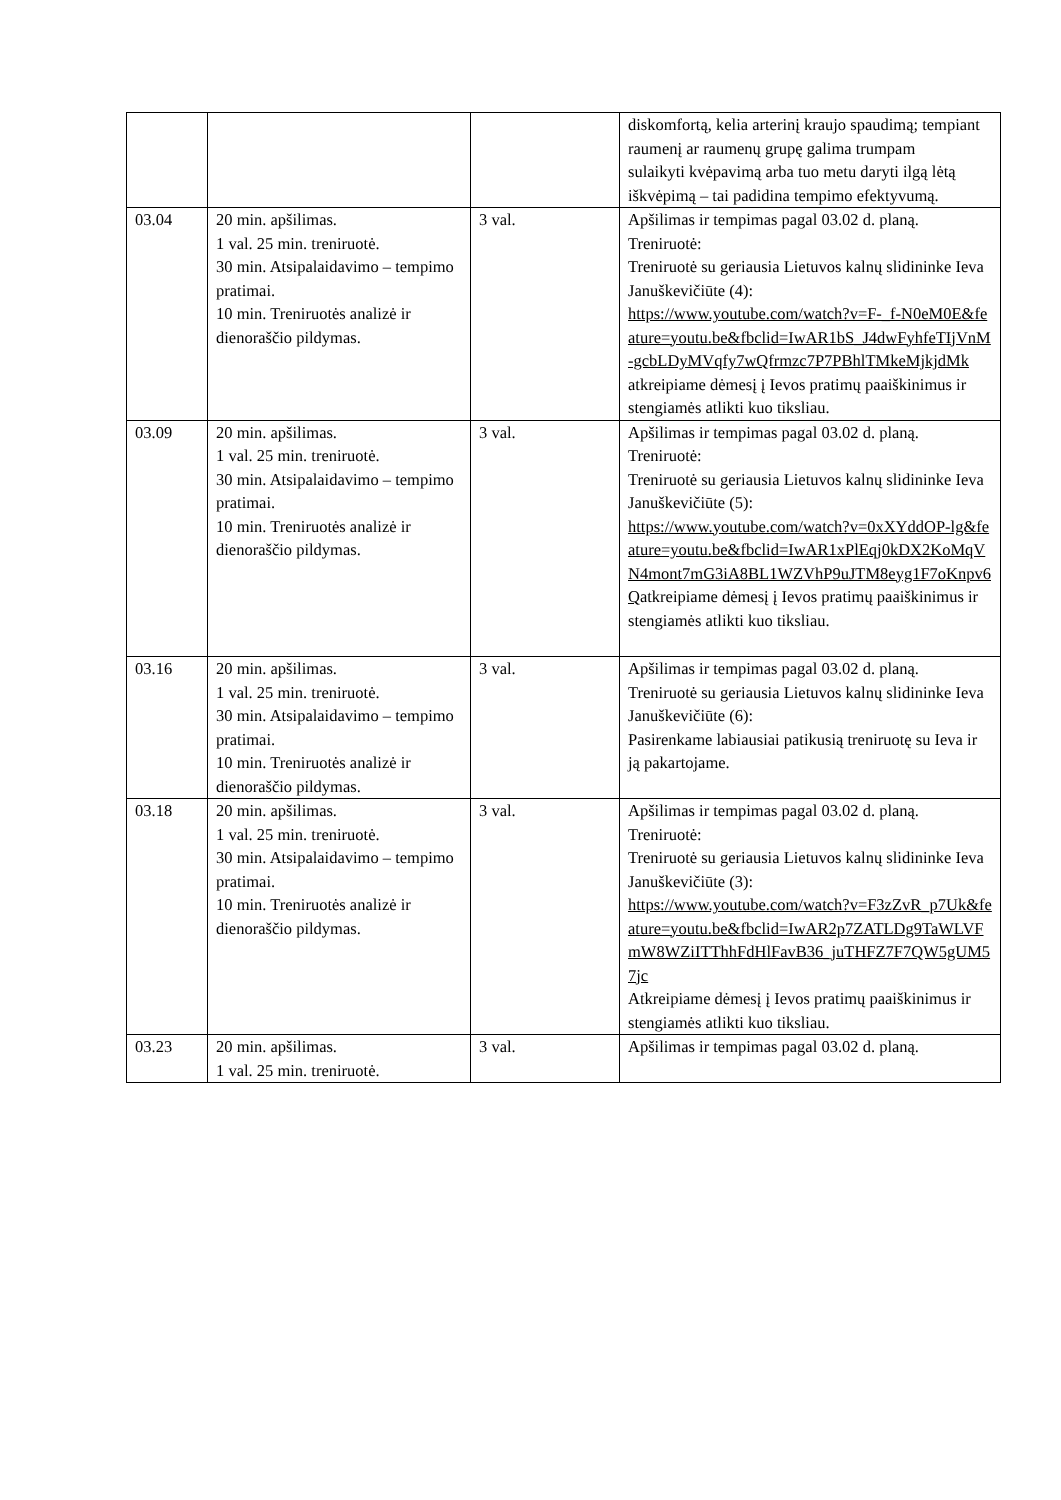| | | | diskomfortą, kelia arterinį kraujo spaudimą; tempiant raumenį ar raumenų grupę galima trumpam sulaikyti kvėpavimą arba tuo metu daryti ilgą lėtą iškvėpimą – tai padidina tempimo efektyvumą. |
| 03.04 | 20 min. apšilimas. 1 val. 25 min. treniruotė. 30 min. Atsipalaidavimo – tempimo pratimai. 10 min. Treniruotės analizė ir dienoraščio pildymas. | 3 val. | Apšilimas ir tempimas pagal 03.02 d. planą. Treniruotė: Treniruotė su geriausia Lietuvos kalnų slidininke Ieva Januškevičiūte (4): https://www.youtube.com/watch?v=F-_f-N0eM0E&feature=youtu.be&fbclid=IwAR1bS_J4dwFyhfeTIjVnM-gcbLDyMVqfy7wQfrmzc7P7PBhlTMkeMjkjdMk atkreipiame dėmesį į Ievos pratimų paaiškinimus ir stengiamės atlikti kuo tiksliau. |
| 03.09 | 20 min. apšilimas. 1 val. 25 min. treniruotė. 30 min. Atsipalaidavimo – tempimo pratimai. 10 min. Treniruotės analizė ir dienoraščio pildymas. | 3 val. | Apšilimas ir tempimas pagal 03.02 d. planą. Treniruotė: Treniruotė su geriausia Lietuvos kalnų slidininke Ieva Januškevičiūte (5): https://www.youtube.com/watch?v=0xXYddOP-lg&feature=youtu.be&fbclid=IwAR1xPlEqj0kDX2KoMqVN4mont7mG3iA8BL1WZVhP9uJTM8eyg1F7oKnpv6Q atkreipiame dėmesį į Ievos pratimų paaiškinimus ir stengiamės atlikti kuo tiksliau. |
| 03.16 | 20 min. apšilimas. 1 val. 25 min. treniruotė. 30 min. Atsipalaidavimo – tempimo pratimai. 10 min. Treniruotės analizė ir dienoraščio pildymas. | 3 val. | Apšilimas ir tempimas pagal 03.02 d. planą. Treniruotė su geriausia Lietuvos kalnų slidininke Ieva Januškevičiūte (6): Pasirenkame labiausiai patikusią treniruotę su Ieva ir ją pakartojame. |
| 03.18 | 20 min. apšilimas. 1 val. 25 min. treniruotė. 30 min. Atsipalaidavimo – tempimo pratimai. 10 min. Treniruotės analizė ir dienoraščio pildymas. | 3 val. | Apšilimas ir tempimas pagal 03.02 d. planą. Treniruotė: Treniruotė su geriausia Lietuvos kalnų slidininke Ieva Januškevičiūte (3): https://www.youtube.com/watch?v=F3zZvR_p7Uk&feature=youtu.be&fbclid=IwAR2p7ZATLDg9TaWLVFmW8WZiITThhFdHlFavB36_juTHFZ7F7QW5gUM57jc Atkreipiame dėmesį į Ievos pratimų paaiškinimus ir stengiamės atlikti kuo tiksliau. |
| 03.23 | 20 min. apšilimas. 1 val. 25 min. treniruotė. | 3 val. | Apšilimas ir tempimas pagal 03.02 d. planą. |